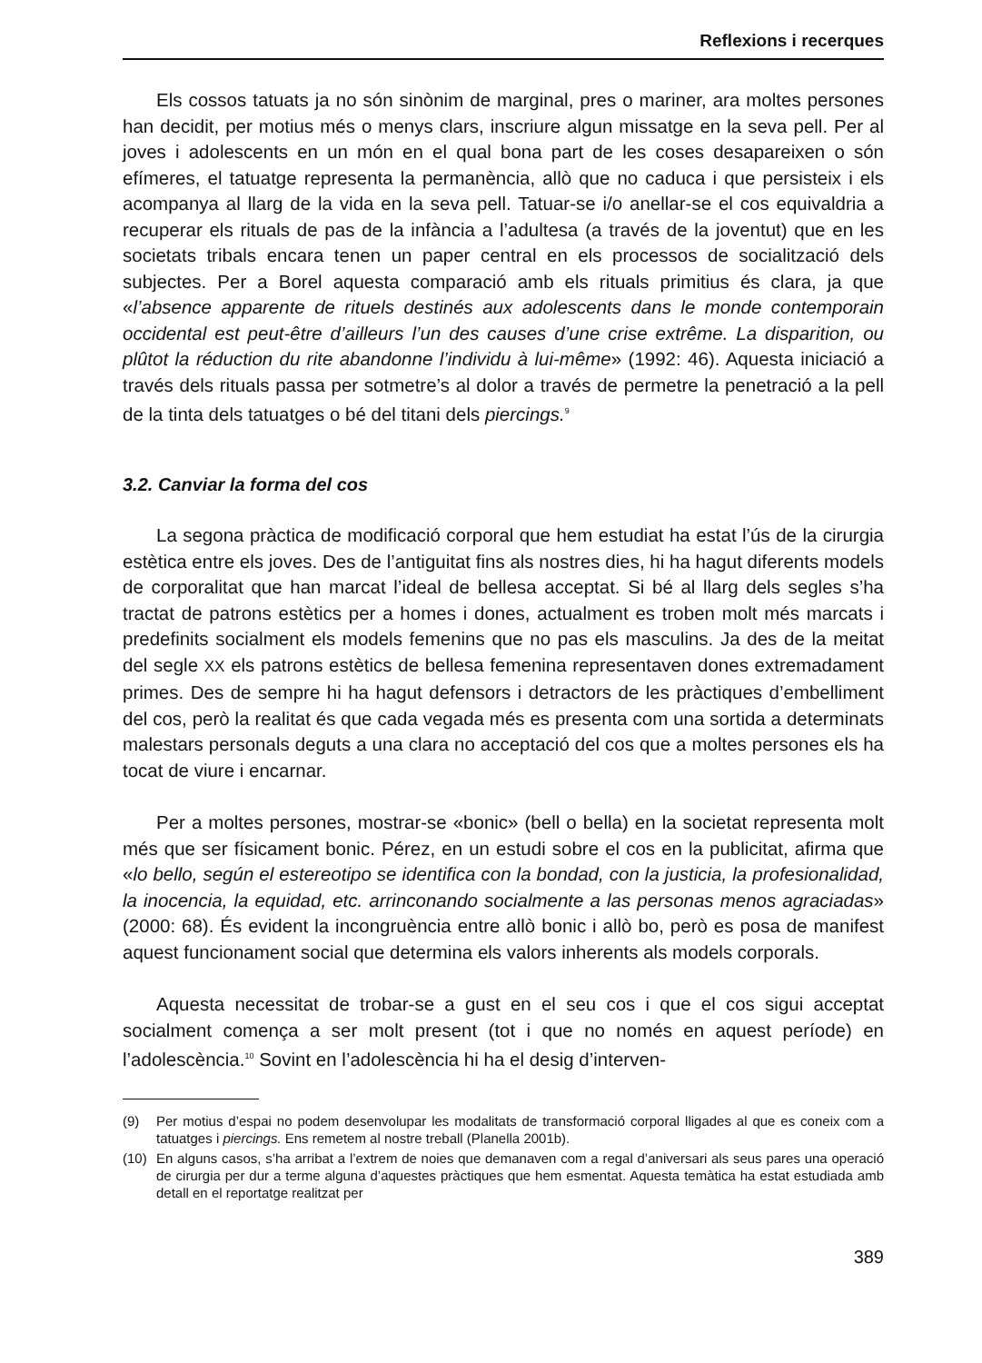Reflexions i recerques
Els cossos tatuats ja no són sinònim de marginal, pres o mariner, ara moltes persones han decidit, per motius més o menys clars, inscriure algun missatge en la seva pell. Per al joves i adolescents en un món en el qual bona part de les coses desapareixen o són efímeres, el tatuatge representa la permanència, allò que no caduca i que persisteix i els acompanya al llarg de la vida en la seva pell. Tatuar-se i/o anellar-se el cos equivaldria a recuperar els rituals de pas de la infància a l’adultesa (a través de la joventut) que en les societats tribals encara tenen un paper central en els processos de socialització dels subjectes. Per a Borel aquesta comparació amb els rituals primitius és clara, ja que «l’absence apparente de rituels destinés aux adolescents dans le monde contemporain occidental est peut-être d’ailleurs l’un des causes d’une crise extrême. La disparition, ou plûtot la réduction du rite abandonne l’individu à lui-même» (1992: 46). Aquesta iniciació a través dels rituals passa per sotmetre’s al dolor a través de permetre la penetració a la pell de la tinta dels tatuatges o bé del titani dels piercings.<sup>9</sup>
3.2. Canviar la forma del cos
La segona pràctica de modificació corporal que hem estudiat ha estat l’ús de la cirurgia estètica entre els joves. Des de l’antiguitat fins als nostres dies, hi ha hagut diferents models de corporalitat que han marcat l’ideal de bellesa acceptat. Si bé al llarg dels segles s’ha tractat de patrons estètics per a homes i dones, actualment es troben molt més marcats i predefinits socialment els models femenins que no pas els masculins. Ja des de la meitat del segle XX els patrons estètics de bellesa femenina representaven dones extremadament primes. Des de sempre hi ha hagut defensors i detractors de les pràctiques d’embelliment del cos, però la realitat és que cada vegada més es presenta com una sortida a determinats malestars personals deguts a una clara no acceptació del cos que a moltes persones els ha tocat de viure i encarnar.
Per a moltes persones, mostrar-se «bonic» (bell o bella) en la societat representa molt més que ser físicament bonic. Pérez, en un estudi sobre el cos en la publicitat, afirma que «lo bello, según el estereotipo se identifica con la bondad, con la justicia, la profesionalidad, la inocencia, la equidad, etc. arrinconando socialmente a las personas menos agraciadas» (2000: 68). És evident la incongruència entre allò bonic i allò bo, però es posa de manifest aquest funcionament social que determina els valors inherents als models corporals.
Aquesta necessitat de trobar-se a gust en el seu cos i que el cos sigui acceptat socialment comença a ser molt present (tot i que no només en aquest període) en l’adolescència.<sup>10</sup> Sovint en l’adolescència hi ha el desig d’interven-
(9) Per motius d’espai no podem desenvolupar les modalitats de transformació corporal lligades al que es coneix com a tatuatges i piercings. Ens remetem al nostre treball (Planella 2001b).
(10) En alguns casos, s’ha arribat a l’extrem de noies que demanaven com a regal d’aniversari als seus pares una operació de cirurgia per dur a terme alguna d’aquestes pràctiques que hem esmentat. Aquesta temàtica ha estat estudiada amb detall en el reportatge realitzat per
389